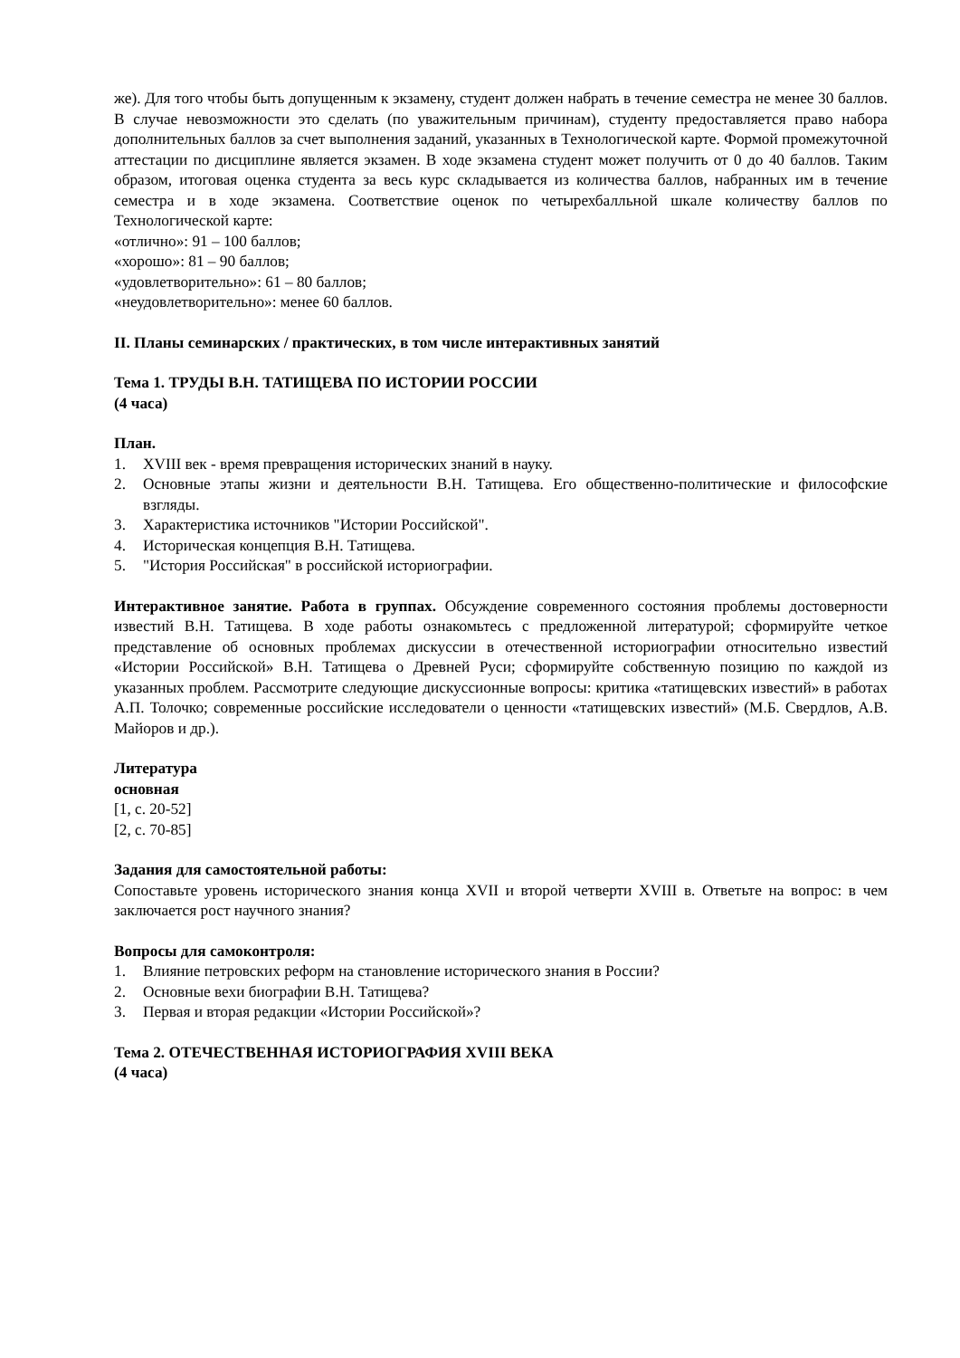же). Для того чтобы быть допущенным к экзамену, студент должен набрать в течение семестра не менее 30 баллов. В случае невозможности это сделать (по уважительным причинам), студенту предоставляется право набора дополнительных баллов за счет выполнения заданий, указанных в Технологической карте. Формой промежуточной аттестации по дисциплине является экзамен. В ходе экзамена студент может получить от 0 до 40 баллов. Таким образом, итоговая оценка студента за весь курс складывается из количества баллов, набранных им в течение семестра и в ходе экзамена. Соответствие оценок по четырехбалльной шкале количеству баллов по Технологической карте:
«отлично»: 91 – 100 баллов;
«хорошо»: 81 – 90 баллов;
«удовлетворительно»: 61 – 80 баллов;
«неудовлетворительно»: менее 60 баллов.
II. Планы семинарских / практических, в том числе интерактивных занятий
Тема 1. ТРУДЫ В.Н. ТАТИЩЕВА ПО ИСТОРИИ РОССИИ
(4 часа)
План.
1. XVIII век - время превращения исторических знаний в науку.
2. Основные этапы жизни и деятельности В.Н. Татищева. Его общественно-политические и философские взгляды.
3. Характеристика источников "Истории Российской".
4. Историческая концепция В.Н. Татищева.
5. "История Российская" в российской историографии.
Интерактивное занятие. Работа в группах. Обсуждение современного состояния проблемы достоверности известий В.Н. Татищева. В ходе работы ознакомьтесь с предложенной литературой; сформируйте четкое представление об основных проблемах дискуссии в отечественной историографии относительно известий «Истории Российской» В.Н. Татищева о Древней Руси; сформируйте собственную позицию по каждой из указанных проблем. Рассмотрите следующие дискуссионные вопросы: критика «татищевских известий» в работах А.П. Толочко; современные российские исследователи о ценности «татищевских известий» (М.Б. Свердлов, А.В. Майоров и др.).
Литература
основная
[1, с. 20-52]
[2, с. 70-85]
Задания для самостоятельной работы:
Сопоставьте уровень исторического знания конца XVII и второй четверти XVIII в. Ответьте на вопрос: в чем заключается рост научного знания?
Вопросы для самоконтроля:
1. Влияние петровских реформ на становление исторического знания в России?
2. Основные вехи биографии В.Н. Татищева?
3. Первая и вторая редакции «Истории Российской»?
Тема 2. ОТЕЧЕСТВЕННАЯ ИСТОРИОГРАФИЯ XVIII ВЕКА
(4 часа)